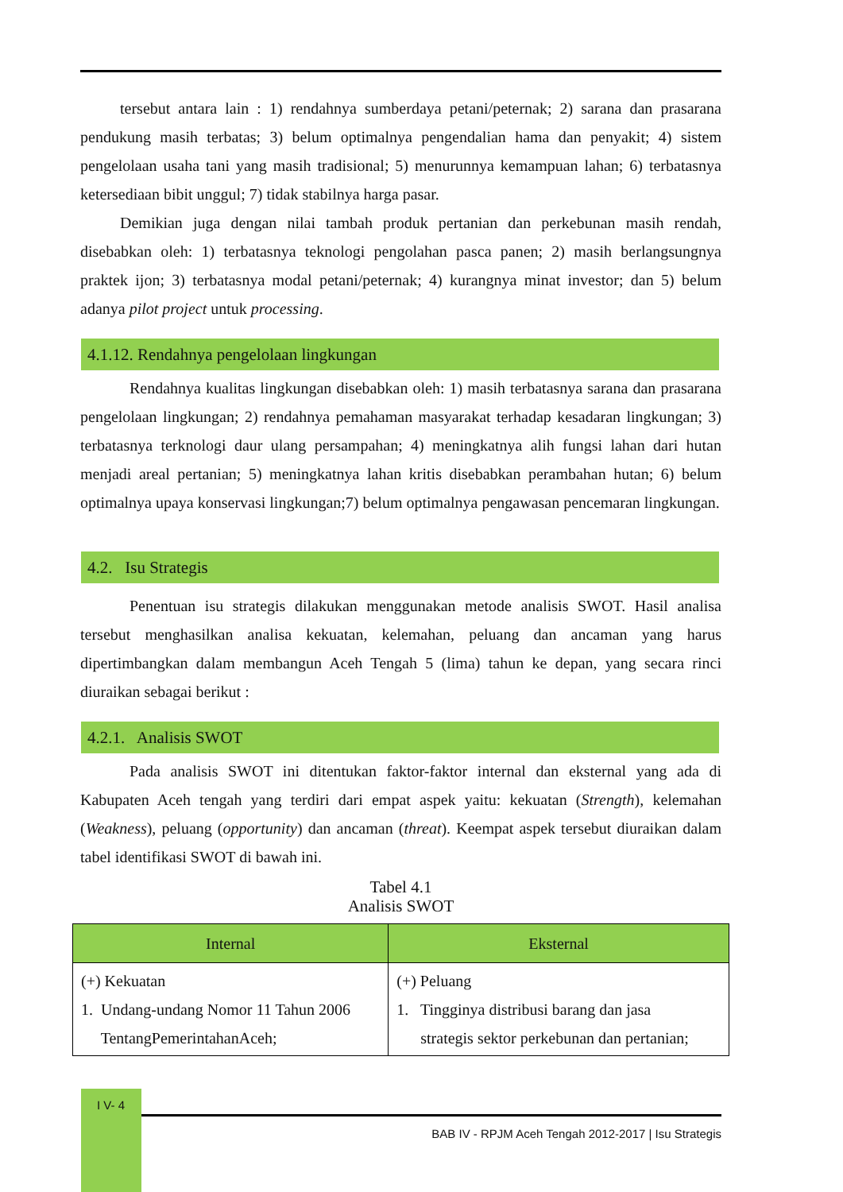tersebut antara lain : 1) rendahnya sumberdaya petani/peternak; 2) sarana dan prasarana pendukung masih terbatas; 3) belum optimalnya pengendalian hama dan penyakit; 4) sistem pengelolaan usaha tani yang masih tradisional; 5) menurunnya kemampuan lahan; 6) terbatasnya ketersediaan bibit unggul; 7) tidak stabilnya harga pasar.
Demikian juga dengan nilai tambah produk pertanian dan perkebunan masih rendah, disebabkan oleh: 1) terbatasnya teknologi pengolahan pasca panen; 2) masih berlangsungnya praktek ijon; 3) terbatasnya modal petani/peternak; 4) kurangnya minat investor; dan 5) belum adanya pilot project untuk processing.
4.1.12. Rendahnya pengelolaan lingkungan
Rendahnya kualitas lingkungan disebabkan oleh: 1) masih terbatasnya sarana dan prasarana pengelolaan lingkungan; 2) rendahnya pemahaman masyarakat terhadap kesadaran lingkungan; 3) terbatasnya terknologi daur ulang persampahan; 4) meningkatnya alih fungsi lahan dari hutan menjadi areal pertanian; 5) meningkatnya lahan kritis disebabkan perambahan hutan; 6) belum optimalnya upaya konservasi lingkungan;7) belum optimalnya pengawasan pencemaran lingkungan.
4.2. Isu Strategis
Penentuan isu strategis dilakukan menggunakan metode analisis SWOT. Hasil analisa tersebut menghasilkan analisa kekuatan, kelemahan, peluang dan ancaman yang harus dipertimbangkan dalam membangun Aceh Tengah 5 (lima) tahun ke depan, yang secara rinci diuraikan sebagai berikut :
4.2.1. Analisis SWOT
Pada analisis SWOT ini ditentukan faktor-faktor internal dan eksternal yang ada di Kabupaten Aceh tengah yang terdiri dari empat aspek yaitu: kekuatan (Strength), kelemahan (Weakness), peluang (opportunity) dan ancaman (threat). Keempat aspek tersebut diuraikan dalam tabel identifikasi SWOT di bawah ini.
Tabel 4.1
Analisis SWOT
| Internal | Eksternal |
| --- | --- |
| (+) Kekuatan 1. Undang-undang Nomor 11 Tahun 2006 TentangPemerintahanAceh; | (+) Peluang 1. Tingginya distribusi barang dan jasa strategis sektor perkebunan dan pertanian; |
I V- 4
BAB IV - RPJM Aceh Tengah 2012-2017 | Isu Strategis